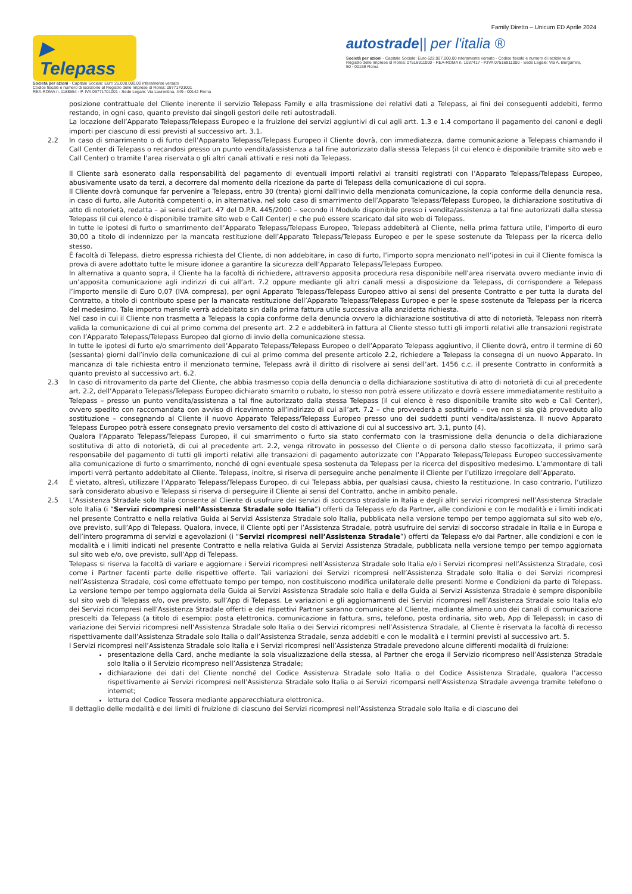Family Diretto – Unicum ED Aprile 2024
▶ Telepass
Società per azioni - Capitale Sociale: Euro 26.000.000,00 interamente versato
Codice fiscale e numero di iscrizione al Registro delle Imprese di Roma: 09771701001
REA-ROMA n. 1188554 - P. IVA 09771701001 - Sede Legale: Via Laurentina, 449 - 00142 Roma
autostrade|| per l'italia ®
Società per azioni - Capitale Sociale: Euro 622.027.000,00 interamente versato - Codice fiscale e numero di iscrizione al Registro delle Imprese di Roma: 07516911000 - REA-ROMA n. 1037417 - P.IVA 07516911000 - Sede Legale: Via A. Bergamini, 50 - 00159 Roma
posizione contrattuale del Cliente inerente il servizio Telepass Family e alla trasmissione dei relativi dati a Telepass, ai fini dei conseguenti addebiti, fermo restando, in ogni caso, quanto previsto dai singoli gestori delle reti autostradali.
La locazione dell’Apparato Telepass/Telepass Europeo e la fruizione dei servizi aggiuntivi di cui agli artt. 1.3 e 1.4 comportano il pagamento dei canoni e degli importi per ciascuno di essi previsti al successivo art. 3.1.
2.2 In caso di smarrimento o di furto dell’Apparato Telepass/Telepass Europeo il Cliente dovrà, con immediatezza, darne comunicazione a Telepass chiamando il Call Center di Telepass o recandosi presso un punto vendita/assistenza a tal fine autorizzato dalla stessa Telepass (il cui elenco è disponibile tramite sito web e Call Center) o tramite l’area riservata o gli altri canali attivati e resi noti da Telepass.
Il Cliente sarà esonerato dalla responsabilità del pagamento di eventuali importi relativi ai transiti registrati con l’Apparato Telepass/Telepass Europeo, abusivamente usato da terzi, a decorrere dal momento della ricezione da parte di Telepass della comunicazione di cui sopra.
Il Cliente dovrà comunque far pervenire a Telepass, entro 30 (trenta) giorni dall’invio della menzionata comunicazione, la copia conforme della denuncia resa, in caso di furto, alle Autorità competenti o, in alternativa, nel solo caso di smarrimento dell’Apparato Telepass/Telepass Europeo, la dichiarazione sostitutiva di atto di notorietà, redatta – ai sensi dell’art. 47 del D.P.R. 445/2000 – secondo il Modulo disponibile presso i vendita/assistenza a tal fine autorizzati dalla stessa Telepass (il cui elenco è disponibile tramite sito web e Call Center) e che può essere scaricato dal sito web di Telepass.
In tutte le ipotesi di furto o smarrimento dell’Apparato Telepass/Telepass Europeo, Telepass addebiterà al Cliente, nella prima fattura utile, l’importo di euro 30,00 a titolo di indennizzo per la mancata restituzione dell’Apparato Telepass/Telepass Europeo e per le spese sostenute da Telepass per la ricerca dello stesso.
È facoltà di Telepass, dietro espressa richiesta del Cliente, di non addebitare, in caso di furto, l’importo sopra menzionato nell’ipotesi in cui il Cliente fornisca la prova di avere adottato tutte le misure idonee a garantire la sicurezza dell’Apparato Telepass/Telepass Europeo.
In alternativa a quanto sopra, il Cliente ha la facoltà di richiedere, attraverso apposita procedura resa disponibile nell’area riservata ovvero mediante invio di un’apposita comunicazione agli indirizzi di cui all’art. 7.2 oppure mediante gli altri canali messi a disposizione da Telepass, di corrispondere a Telepass l’importo mensile di Euro 0,07 (IVA compresa), per ogni Apparato Telepass/Telepass Europeo attivo ai sensi del presente Contratto e per tutta la durata del Contratto, a titolo di contributo spese per la mancata restituzione dell’Apparato Telepass/Telepass Europeo e per le spese sostenute da Telepass per la ricerca del medesimo. Tale importo mensile verrà addebitato sin dalla prima fattura utile successiva alla anzidetta richiesta.
Nel caso in cui il Cliente non trasmetta a Telepass la copia conforme della denuncia ovvero la dichiarazione sostitutiva di atto di notorietà, Telepass non riterrà valida la comunicazione di cui al primo comma del presente art. 2.2 e addebiterà in fattura al Cliente stesso tutti gli importi relativi alle transazioni registrate con l’Apparato Telepass/Telepass Europeo dal giorno di invio della comunicazione stessa.
In tutte le ipotesi di furto e/o smarrimento dell’Apparato Telepass/Telepass Europeo o dell’Apparato Telepass aggiuntivo, il Cliente dovrà, entro il termine di 60 (sessanta) giorni dall’invio della comunicazione di cui al primo comma del presente articolo 2.2, richiedere a Telepass la consegna di un nuovo Apparato. In mancanza di tale richiesta entro il menzionato termine, Telepass avrà il diritto di risolvere ai sensi dell’art. 1456 c.c. il presente Contratto in conformità a quanto previsto al successivo art. 6.2.
2.3 In caso di ritrovamento da parte del Cliente, che abbia trasmesso copia della denuncia o della dichiarazione sostitutiva di atto di notorietà di cui al precedente art. 2.2, dell’Apparato Telepass/Telepass Europeo dichiarato smarrito o rubato, lo stesso non potrà essere utilizzato e dovrà essere immediatamente restituito a Telepass – presso un punto vendita/assistenza a tal fine autorizzato dalla stessa Telepass (il cui elenco è reso disponibile tramite sito web e Call Center), ovvero spedito con raccomandata con avviso di ricevimento all’indirizzo di cui all’art. 7.2 – che provvederà a sostituirlo – ove non si sia già provveduto allo sostituzione – consegnando al Cliente il nuovo Apparato Telepass/Telepass Europeo presso uno dei suddetti punti vendita/assistenza. Il nuovo Apparato Telepass Europeo potrà essere consegnato previo versamento del costo di attivazione di cui al successivo art. 3.1, punto (4).
Qualora l’Apparato Telepass/Telepass Europeo, il cui smarrimento o furto sia stato confermato con la trasmissione della denuncia o della dichiarazione sostitutiva di atto di notorietà, di cui al precedente art. 2.2, venga ritrovato in possesso del Cliente o di persona dallo stesso facoltizzata, il primo sarà responsabile del pagamento di tutti gli importi relativi alle transazioni di pagamento autorizzate con l’Apparato Telepass/Telepass Europeo successivamente alla comunicazione di furto o smarrimento, nonché di ogni eventuale spesa sostenuta da Telepass per la ricerca del dispositivo medesimo. L’ammontare di tali importi verrà pertanto addebitato al Cliente. Telepass, inoltre, si riserva di perseguire anche penalmente il Cliente per l’utilizzo irregolare dell’Apparato.
2.4 È vietato, altresì, utilizzare l’Apparato Telepass/Telepass Europeo, di cui Telepass abbia, per qualsiasi causa, chiesto la restituzione. In caso contrario, l’utilizzo sarà considerato abusivo e Telepass si riserva di perseguire il Cliente ai sensi del Contratto, anche in ambito penale.
2.5 L’Assistenza Stradale solo Italia consente al Cliente di usufruire dei servizi di soccorso stradale in Italia e degli altri servizi ricompresi nell’Assistenza Stradale solo Italia (i “Servizi ricompresi nell’Assistenza Stradale solo Italia”) offerti da Telepass e/o da Partner, alle condizioni e con le modalità e i limiti indicati nel presente Contratto e nella relativa Guida ai Servizi Assistenza Stradale solo Italia, pubblicata nella versione tempo per tempo aggiornata sul sito web e/o, ove previsto, sull’App di Telepass. Qualora, invece, il Cliente opti per l’Assistenza Stradale, potrà usufruire dei servizi di soccorso stradale in Italia e in Europa e dell’intero programma di servizi e agevolazioni (i “Servizi ricompresi nell’Assistenza Stradale”) offerti da Telepass e/o dai Partner, alle condizioni e con le modalità e i limiti indicati nel presente Contratto e nella relativa Guida ai Servizi Assistenza Stradale, pubblicata nella versione tempo per tempo aggiornata sul sito web e/o, ove previsto, sull’App di Telepass.
Telepass si riserva la facoltà di variare e aggiornare i Servizi ricompresi nell’Assistenza Stradale solo Italia e/o i Servizi ricompresi nell’Assistenza Stradale, così come i Partner facenti parte delle rispettive offerte. Tali variazioni dei Servizi ricompresi nell’Assistenza Stradale solo Italia o dei Servizi ricompresi nell’Assistenza Stradale, così come effettuate tempo per tempo, non costituiscono modifica unilaterale delle presenti Norme e Condizioni da parte di Telepass. La versione tempo per tempo aggiornata della Guida ai Servizi Assistenza Stradale solo Italia e della Guida ai Servizi Assistenza Stradale è sempre disponibile sul sito web di Telepass e/o, ove previsto, sull’App di Telepass. Le variazioni e gli aggiornamenti dei Servizi ricompresi nell’Assistenza Stradale solo Italia e/o dei Servizi ricompresi nell’Assistenza Stradale offerti e dei rispettivi Partner saranno comunicate al Cliente, mediante almeno uno dei canali di comunicazione prescelti da Telepass (a titolo di esempio: posta elettronica, comunicazione in fattura, sms, telefono, posta ordinaria, sito web, App di Telepass); in caso di variazione dei Servizi ricompresi nell’Assistenza Stradale solo Italia o dei Servizi ricompresi nell’Assistenza Stradale, al Cliente è riservata la facoltà di recesso rispettivamente dall’Assistenza Stradale solo Italia o dall’Assistenza Stradale, senza addebiti e con le modalità e i termini previsti al successivo art. 5.
I Servizi ricompresi nell’Assistenza Stradale solo Italia e i Servizi ricompresi nell’Assistenza Stradale prevedono alcune differenti modalità di fruizione:
presentazione della Card, anche mediante la sola visualizzazione della stessa, al Partner che eroga il Servizio ricompreso nell’Assistenza Stradale solo Italia o il Servizio ricompreso nell’Assistenza Stradale;
dichiarazione dei dati del Cliente nonché del Codice Assistenza Stradale solo Italia o del Codice Assistenza Stradale, qualora l’accesso rispettivamente ai Servizi ricompresi nell’Assistenza Stradale solo Italia o ai Servizi ricomparsi nell’Assistenza Stradale avvenga tramite telefono o internet;
lettura del Codice Tessera mediante apparecchiatura elettronica.
Il dettaglio delle modalità e dei limiti di fruizione di ciascuno dei Servizi ricompresi nell’Assistenza Stradale solo Italia e di ciascuno dei